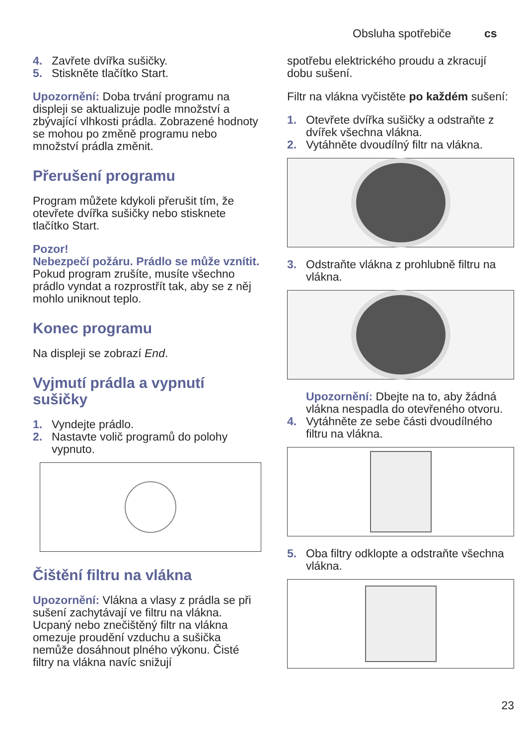Obsluha spotřebiče cs
4. Zavřete dvířka sušičky.
5. Stiskněte tlačítko Start.
Upozornění: Doba trvání programu na displeji se aktualizuje podle množství a zbývající vlhkosti prádla. Zobrazené hodnoty se mohou po změně programu nebo množství prádla změnit.
Přerušení programu
Program můžete kdykoli přerušit tím, že otevřete dvířka sušičky nebo stisknete tlačítko Start.
Pozor!
Nebezpečí požáru. Prádlo se může vznítit.
Pokud program zrušíte, musíte všechno prádlo vyndat a rozprostřít tak, aby se z něj mohlo uniknout teplo.
Konec programu
Na displeji se zobrazí End.
Vyjmutí prádla a vypnutí sušičky
1. Vyndejte prádlo.
2. Nastavte volič programů do polohy vypnuto.
Čištění filtru na vlákna
Upozornění: Vlákna a vlasy z prádla se při sušení zachytávají ve filtru na vlákna. Ucpaný nebo znečištěný filtr na vlákna omezuje proudění vzduchu a sušička nemůže dosáhnout plného výkonu. Čisté filtry na vlákna navíc snižují
spotřebu elektrického proudu a zkracují dobu sušení.
Filtr na vlákna vyčistěte po každém sušení:
1. Otevřete dvířka sušičky a odstraňte z dvířek všechna vlákna.
2. Vytáhněte dvoudílný filtr na vlákna.
3. Odstraňte vlákna z prohlubně filtru na vlákna.
Upozornění: Dbejte na to, aby žádná vlákna nespadla do otevřeného otvoru.
4. Vytáhněte ze sebe části dvoudílného filtru na vlákna.
5. Oba filtry odklopte a odstraňte všechna vlákna.
23